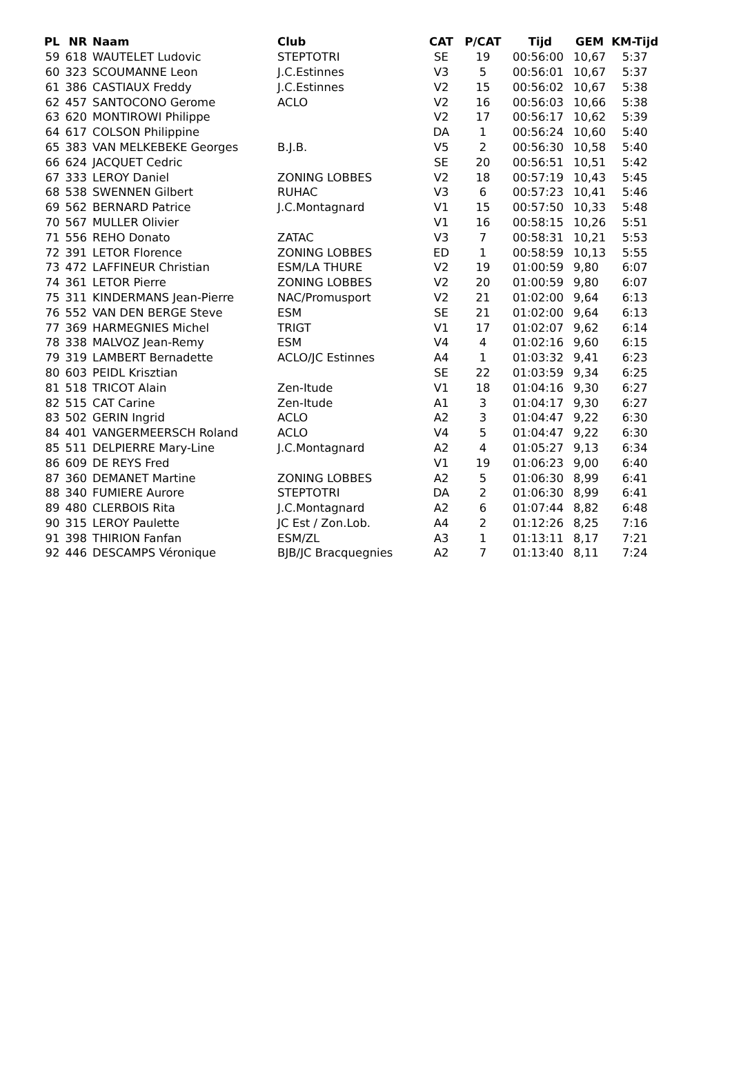| PL | NR | Naam | Club | CAT | P/CAT | Tijd | GEM | KM-Tijd |
| --- | --- | --- | --- | --- | --- | --- | --- | --- |
| 59 | 618 | WAUTELET Ludovic | STEPTOTRI | SE | 19 | 00:56:00 | 10,67 | 5:37 |
| 60 | 323 | SCOUMANNE Leon | J.C.Estinnes | V3 | 5 | 00:56:01 | 10,67 | 5:37 |
| 61 | 386 | CASTIAUX Freddy | J.C.Estinnes | V2 | 15 | 00:56:02 | 10,67 | 5:38 |
| 62 | 457 | SANTOCONO Gerome | ACLO | V2 | 16 | 00:56:03 | 10,66 | 5:38 |
| 63 | 620 | MONTIROWI Philippe | | V2 | 17 | 00:56:17 | 10,62 | 5:39 |
| 64 | 617 | COLSON Philippine | | DA | 1 | 00:56:24 | 10,60 | 5:40 |
| 65 | 383 | VAN MELKEBEKE Georges | B.J.B. | V5 | 2 | 00:56:30 | 10,58 | 5:40 |
| 66 | 624 | JACQUET Cedric | | SE | 20 | 00:56:51 | 10,51 | 5:42 |
| 67 | 333 | LEROY Daniel | ZONING LOBBES | V2 | 18 | 00:57:19 | 10,43 | 5:45 |
| 68 | 538 | SWENNEN Gilbert | RUHAC | V3 | 6 | 00:57:23 | 10,41 | 5:46 |
| 69 | 562 | BERNARD Patrice | J.C.Montagnard | V1 | 15 | 00:57:50 | 10,33 | 5:48 |
| 70 | 567 | MULLER Olivier | | V1 | 16 | 00:58:15 | 10,26 | 5:51 |
| 71 | 556 | REHO Donato | ZATAC | V3 | 7 | 00:58:31 | 10,21 | 5:53 |
| 72 | 391 | LETOR Florence | ZONING LOBBES | ED | 1 | 00:58:59 | 10,13 | 5:55 |
| 73 | 472 | LAFFINEUR Christian | ESM/LA THURE | V2 | 19 | 01:00:59 | 9,80 | 6:07 |
| 74 | 361 | LETOR Pierre | ZONING LOBBES | V2 | 20 | 01:00:59 | 9,80 | 6:07 |
| 75 | 311 | KINDERMANS Jean-Pierre | NAC/Promusport | V2 | 21 | 01:02:00 | 9,64 | 6:13 |
| 76 | 552 | VAN DEN BERGE Steve | ESM | SE | 21 | 01:02:00 | 9,64 | 6:13 |
| 77 | 369 | HARMEGNIES Michel | TRIGT | V1 | 17 | 01:02:07 | 9,62 | 6:14 |
| 78 | 338 | MALVOZ Jean-Remy | ESM | V4 | 4 | 01:02:16 | 9,60 | 6:15 |
| 79 | 319 | LAMBERT Bernadette | ACLO/JC Estinnes | A4 | 1 | 01:03:32 | 9,41 | 6:23 |
| 80 | 603 | PEIDL Krisztian | | SE | 22 | 01:03:59 | 9,34 | 6:25 |
| 81 | 518 | TRICOT Alain | Zen-Itude | V1 | 18 | 01:04:16 | 9,30 | 6:27 |
| 82 | 515 | CAT Carine | Zen-Itude | A1 | 3 | 01:04:17 | 9,30 | 6:27 |
| 83 | 502 | GERIN Ingrid | ACLO | A2 | 3 | 01:04:47 | 9,22 | 6:30 |
| 84 | 401 | VANGERMEERSCH Roland | ACLO | V4 | 5 | 01:04:47 | 9,22 | 6:30 |
| 85 | 511 | DELPIERRE Mary-Line | J.C.Montagnard | A2 | 4 | 01:05:27 | 9,13 | 6:34 |
| 86 | 609 | DE REYS Fred | | V1 | 19 | 01:06:23 | 9,00 | 6:40 |
| 87 | 360 | DEMANET Martine | ZONING LOBBES | A2 | 5 | 01:06:30 | 8,99 | 6:41 |
| 88 | 340 | FUMIERE Aurore | STEPTOTRI | DA | 2 | 01:06:30 | 8,99 | 6:41 |
| 89 | 480 | CLERBOIS Rita | J.C.Montagnard | A2 | 6 | 01:07:44 | 8,82 | 6:48 |
| 90 | 315 | LEROY Paulette | JC Est / Zon.Lob. | A4 | 2 | 01:12:26 | 8,25 | 7:16 |
| 91 | 398 | THIRION Fanfan | ESM/ZL | A3 | 1 | 01:13:11 | 8,17 | 7:21 |
| 92 | 446 | DESCAMPS Véronique | BJB/JC Bracquegnies | A2 | 7 | 01:13:40 | 8,11 | 7:24 |